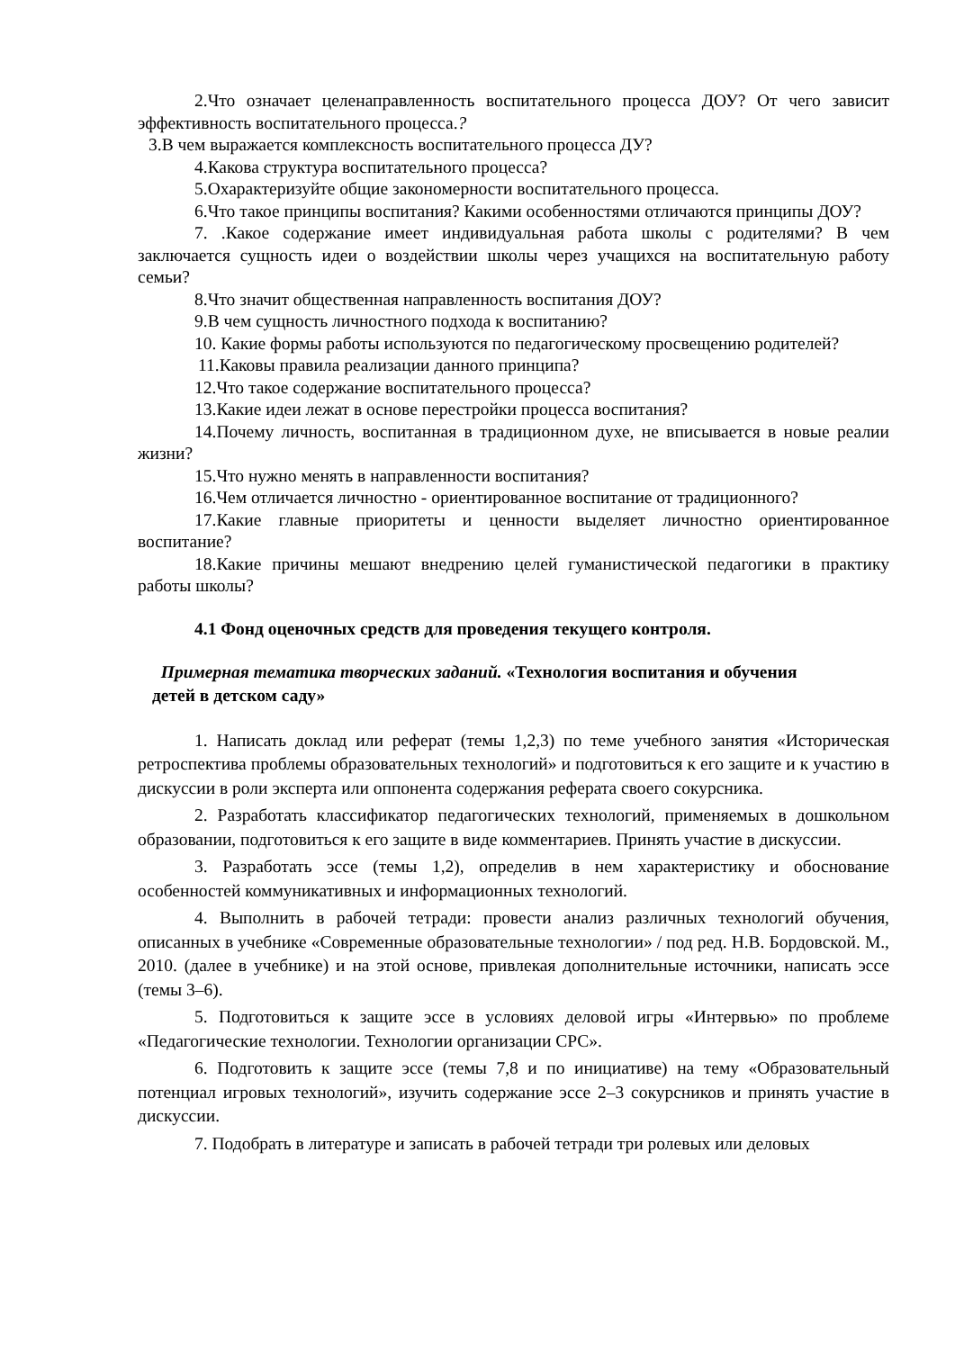2.Что означает целенаправленность воспитательного процесса ДОУ? От чего зависит эффективность воспитательного процесса.?
3.В чем выражается комплексность воспитательного процесса ДУ?
4.Какова структура воспитательного процесса?
5.Охарактеризуйте общие закономерности воспитательного процесса.
6.Что такое принципы воспитания? Какими особенностями отличаются принципы ДОУ?
7. .Какое содержание имеет индивидуальная работа школы с родителями? В чем заключается сущность идеи о воздействии школы через учащихся на воспитательную работу семьи?
8.Что значит общественная направленность воспитания ДОУ?
9.В чем сущность личностного подхода к воспитанию?
10. Какие формы работы используются по педагогическому просвещению родителей?
11.Каковы правила реализации данного принципа?
12.Что такое содержание воспитательного процесса?
13.Какие идеи лежат в основе перестройки процесса воспитания?
14.Почему личность, воспитанная в традиционном духе, не вписывается в новые реалии жизни?
15.Что нужно менять в направленности воспитания?
16.Чем отличается личностно - ориентированное воспитание от традиционного?
17.Какие главные приоритеты и ценности выделяет личностно ориентированное воспитание?
18.Какие причины мешают внедрению целей гуманистической педагогики в практику работы школы?
4.1 Фонд оценочных средств для проведения текущего контроля.
Примерная тематика творческих заданий. «Технология воспитания и обучения
детей в детском саду»
1. Написать доклад или реферат (темы 1,2,3) по теме учебного занятия «Историческая ретроспектива проблемы образовательных технологий» и подготовиться к его защите и к участию в дискуссии в роли эксперта или оппонента содержания реферата своего сокурсника.
2. Разработать классификатор педагогических технологий, применяемых в дошкольном образовании, подготовиться к его защите в виде комментариев. Принять участие в дискуссии.
3. Разработать эссе (темы 1,2), определив в нем характеристику и обоснование особенностей коммуникативных и информационных технологий.
4. Выполнить в рабочей тетради: провести анализ различных технологий обучения, описанных в учебнике «Современные образовательные технологии» / под ред. Н.В. Бордовской. М., 2010. (далее в учебнике) и на этой основе, привлекая дополнительные источники, написать эссе (темы 3–6).
5. Подготовиться к защите эссе в условиях деловой игры «Интервью» по проблеме «Педагогические технологии. Технологии организации СРС».
6. Подготовить к защите эссе (темы 7,8 и по инициативе) на тему «Образовательный потенциал игровых технологий», изучить содержание эссе 2–3 сокурсников и принять участие в дискуссии.
7. Подобрать в литературе и записать в рабочей тетради три ролевых или деловых